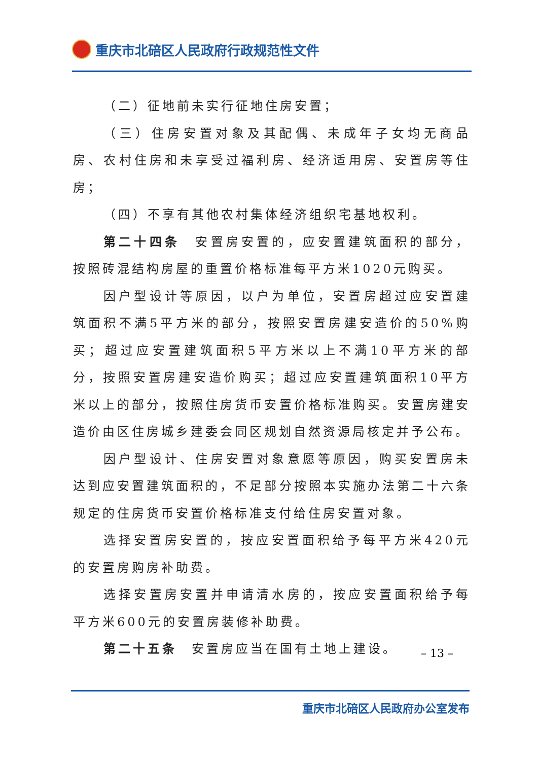重庆市北碚区人民政府行政规范性文件
（二）征地前未实行征地住房安置；
（三）住房安置对象及其配偶、未成年子女均无商品房、农村住房和未享受过福利房、经济适用房、安置房等住房；
（四）不享有其他农村集体经济组织宅基地权利。
第二十四条　安置房安置的，应安置建筑面积的部分，按照砖混结构房屋的重置价格标准每平方米1020元购买。
因户型设计等原因，以户为单位，安置房超过应安置建筑面积不满5平方米的部分，按照安置房建安造价的50%购买；超过应安置建筑面积5平方米以上不满10平方米的部分，按照安置房建安造价购买；超过应安置建筑面积10平方米以上的部分，按照住房货币安置价格标准购买。安置房建安造价由区住房城乡建委会同区规划自然资源局核定并予公布。
因户型设计、住房安置对象意愿等原因，购买安置房未达到应安置建筑面积的，不足部分按照本实施办法第二十六条规定的住房货币安置价格标准支付给住房安置对象。
选择安置房安置的，按应安置面积给予每平方米420元的安置房购房补助费。
选择安置房安置并申请清水房的，按应安置面积给予每平方米600元的安置房装修补助费。
第二十五条　安置房应当在国有土地上建设。
– 13 –
重庆市北碚区人民政府办公室发布